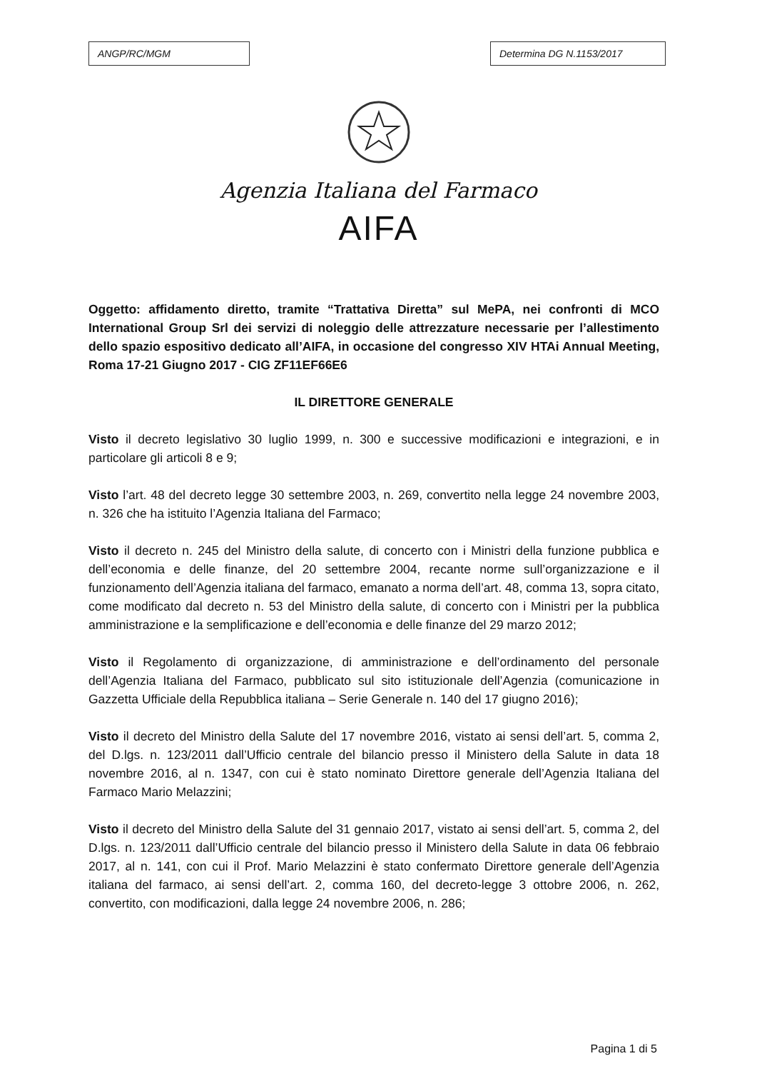ANGP/RC/MGM Determina DG N.1153/2017
Agenzia Italiana del Farmaco
AIFA
Oggetto: affidamento diretto, tramite “Trattativa Diretta” sul MePA, nei confronti di MCO International Group Srl dei servizi di noleggio delle attrezzature necessarie per l’allestimento dello spazio espositivo dedicato all’AIFA, in occasione del congresso XIV HTAi Annual Meeting, Roma 17-21 Giugno 2017 - CIG ZF11EF66E6
IL DIRETTORE GENERALE
Visto il decreto legislativo 30 luglio 1999, n. 300 e successive modificazioni e integrazioni, e in particolare gli articoli 8 e 9;
Visto l’art. 48 del decreto legge 30 settembre 2003, n. 269, convertito nella legge 24 novembre 2003, n. 326 che ha istituito l’Agenzia Italiana del Farmaco;
Visto il decreto n. 245 del Ministro della salute, di concerto con i Ministri della funzione pubblica e dell’economia e delle finanze, del 20 settembre 2004, recante norme sull’organizzazione e il funzionamento dell’Agenzia italiana del farmaco, emanato a norma dell’art. 48, comma 13, sopra citato, come modificato dal decreto n. 53 del Ministro della salute, di concerto con i Ministri per la pubblica amministrazione e la semplificazione e dell’economia e delle finanze del 29 marzo 2012;
Visto il Regolamento di organizzazione, di amministrazione e dell’ordinamento del personale dell’Agenzia Italiana del Farmaco, pubblicato sul sito istituzionale dell’Agenzia (comunicazione in Gazzetta Ufficiale della Repubblica italiana – Serie Generale n. 140 del 17 giugno 2016);
Visto il decreto del Ministro della Salute del 17 novembre 2016, vistato ai sensi dell’art. 5, comma 2, del D.lgs. n. 123/2011 dall’Ufficio centrale del bilancio presso il Ministero della Salute in data 18 novembre 2016, al n. 1347, con cui è stato nominato Direttore generale dell’Agenzia Italiana del Farmaco Mario Melazzini;
Visto il decreto del Ministro della Salute del 31 gennaio 2017, vistato ai sensi dell’art. 5, comma 2, del D.lgs. n. 123/2011 dall’Ufficio centrale del bilancio presso il Ministero della Salute in data 06 febbraio 2017, al n. 141, con cui il Prof. Mario Melazzini è stato confermato Direttore generale dell’Agenzia italiana del farmaco, ai sensi dell’art. 2, comma 160, del decreto-legge 3 ottobre 2006, n. 262, convertito, con modificazioni, dalla legge 24 novembre 2006, n. 286;
Pagina 1 di 5